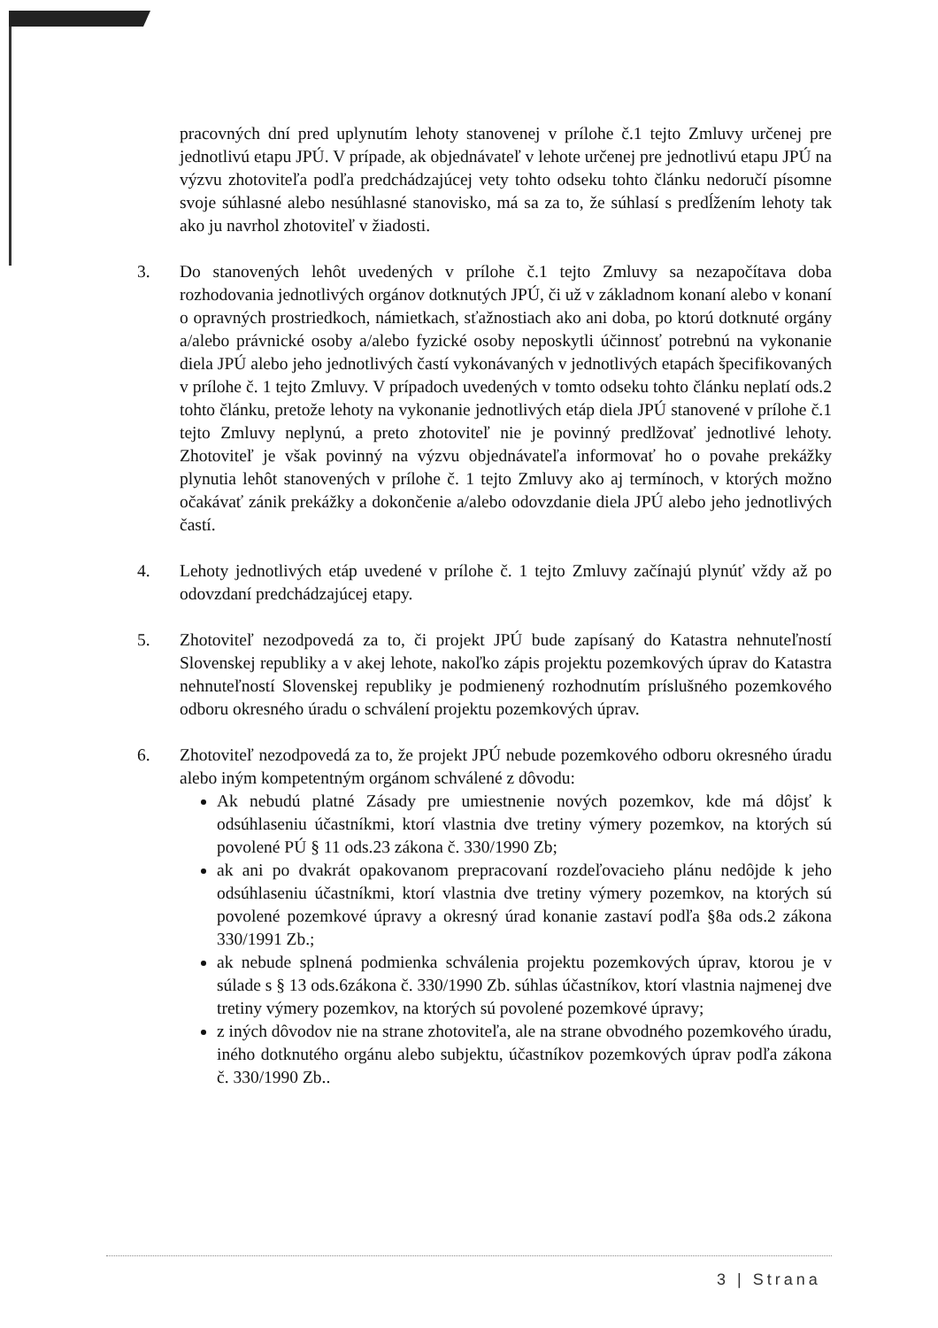pracovných dní pred uplynutím lehoty stanovenej v prílohe č.1 tejto Zmluvy určenej pre jednotlivú etapu JPÚ. V prípade, ak objednávateľ v lehote určenej pre jednotlivú etapu JPÚ na výzvu zhotoviteľa podľa predchádzajúcej vety tohto odseku tohto článku nedoručí písomne svoje súhlasné alebo nesúhlasné stanovisko, má sa za to, že súhlasí s predĺžením lehoty tak ako ju navrhol zhotoviteľ v žiadosti.
3. Do stanovených lehôt uvedených v prílohe č.1 tejto Zmluvy sa nezapočítava doba rozhodovania jednotlivých orgánov dotknutých JPÚ, či už v základnom konaní alebo v konaní o opravných prostriedkoch, námietkach, sťažnostiach ako ani doba, po ktorú dotknuté orgány a/alebo právnické osoby a/alebo fyzické osoby neposkytli účinnosť potrebnú na vykonanie diela JPÚ alebo jeho jednotlivých častí vykonávaných v jednotlivých etapách špecifikovaných v prílohe č. 1 tejto Zmluvy. V prípadoch uvedených v tomto odseku tohto článku neplatí ods.2 tohto článku, pretože lehoty na vykonanie jednotlivých etáp diela JPÚ stanovené v prílohe č.1 tejto Zmluvy neplynú, a preto zhotoviteľ nie je povinný predlžovať jednotlivé lehoty. Zhotoviteľ je však povinný na výzvu objednávateľa informovať ho o povahe prekážky plynutia lehôt stanovených v prílohe č. 1 tejto Zmluvy ako aj termínoch, v ktorých možno očakávať zánik prekážky a dokončenie a/alebo odovzdanie diela JPÚ alebo jeho jednotlivých častí.
4. Lehoty jednotlivých etáp uvedené v prílohe č. 1 tejto Zmluvy začínajú plynúť vždy až po odovzdaní predchádzajúcej etapy.
5. Zhotoviteľ nezodpovedá za to, či projekt JPÚ bude zapísaný do Katastra nehnuteľností Slovenskej republiky a v akej lehote, nakoľko zápis projektu pozemkových úprav do Katastra nehnuteľností Slovenskej republiky je podmienený rozhodnutím príslušného pozemkového odboru okresného úradu o schválení projektu pozemkových úprav.
6. Zhotoviteľ nezodpovedá za to, že projekt JPÚ nebude pozemkového odboru okresného úradu alebo iným kompetentným orgánom schválené z dôvodu:
Ak nebudú platné Zásady pre umiestnenie nových pozemkov, kde má dôjsť k odsúhlaseniu účastníkmi, ktorí vlastnia dve tretiny výmery pozemkov, na ktorých sú povolené PÚ § 11 ods.23 zákona č. 330/1990 Zb;
ak ani po dvakrát opakovanom prepracovaní rozdeľovacieho plánu nedôjde k jeho odsúhlaseniu účastníkmi, ktorí vlastnia dve tretiny výmery pozemkov, na ktorých sú povolené pozemkové úpravy a okresný úrad konanie zastaví podľa §8a ods.2 zákona 330/1991 Zb.;
ak nebude splnená podmienka schválenia projektu pozemkových úprav, ktorou je v súlade s § 13 ods.6zákona č. 330/1990 Zb. súhlas účastníkov, ktorí vlastnia najmenej dve tretiny výmery pozemkov, na ktorých sú povolené pozemkové úpravy;
z iných dôvodov nie na strane zhotoviteľa, ale na strane obvodného pozemkového úradu, iného dotknutého orgánu alebo subjektu, účastníkov pozemkových úprav podľa zákona č. 330/1990 Zb..
3 | Strana